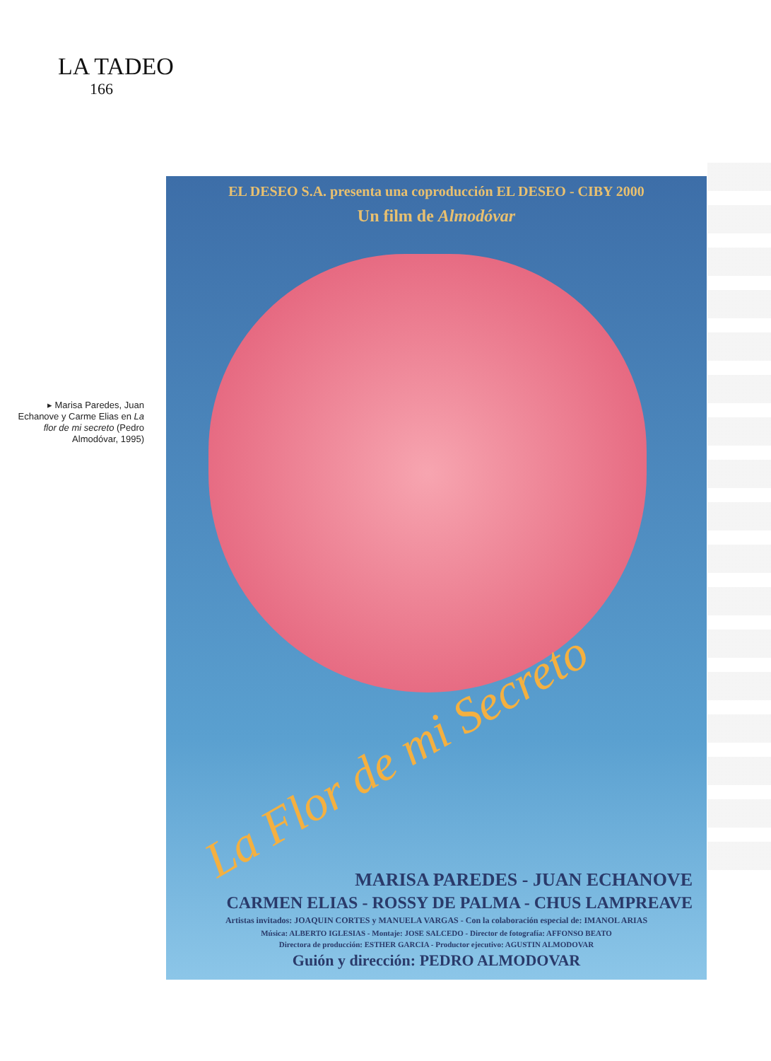LA TADEO
166
▸ Marisa Paredes, Juan Echanove y Carme Elias en La flor de mi secreto (Pedro Almodóvar, 1995)
EL DESEO S.A. presenta una coproducción EL DESEO - CIBY 2000
Un film de Almodóvar
La Flor de mi Secreto
MARISA PAREDES - JUAN ECHANOVE
CARMEN ELIAS - ROSSY DE PALMA - CHUS LAMPREAVE
Artistas invitados: JOAQUIN CORTES y MANUELA VARGAS - Con la colaboración especial de: IMANOL ARIAS
Música: ALBERTO IGLESIAS - Montaje: JOSE SALCEDO - Director de fotografía: AFFONSO BEATO
Directora de producción: ESTHER GARCIA - Productor ejecutivo: AGUSTIN ALMODOVAR
Guión y dirección: PEDRO ALMODOVAR